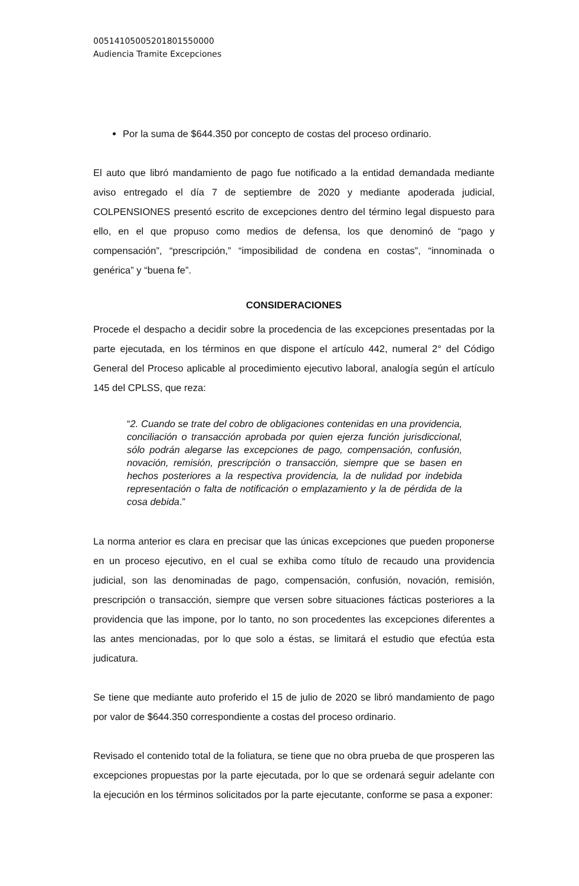00514105005201801550000
Audiencia Tramite Excepciones
Por la suma de $644.350 por concepto de costas del proceso ordinario.
El auto que libró mandamiento de pago fue notificado a la entidad demandada mediante aviso entregado el día 7 de septiembre de 2020 y mediante apoderada judicial, COLPENSIONES presentó escrito de excepciones dentro del término legal dispuesto para ello, en el que propuso como medios de defensa, los que denominó de “pago y compensación”, “prescripción,” “imposibilidad de condena en costas”, “innominada o genérica” y “buena fe”.
CONSIDERACIONES
Procede el despacho a decidir sobre la procedencia de las excepciones presentadas por la parte ejecutada, en los términos en que dispone el artículo 442, numeral 2° del Código General del Proceso aplicable al procedimiento ejecutivo laboral, analogía según el artículo 145 del CPLSS, que reza:
“2. Cuando se trate del cobro de obligaciones contenidas en una providencia, conciliación o transacción aprobada por quien ejerza función jurisdiccional, sólo podrán alegarse las excepciones de pago, compensación, confusión, novación, remisión, prescripción o transacción, siempre que se basen en hechos posteriores a la respectiva providencia, la de nulidad por indebida representación o falta de notificación o emplazamiento y la de pérdida de la cosa debida.”
La norma anterior es clara en precisar que las únicas excepciones que pueden proponerse en un proceso ejecutivo, en el cual se exhiba como título de recaudo una providencia judicial, son las denominadas de pago, compensación, confusión, novación, remisión, prescripción o transacción, siempre que versen sobre situaciones fácticas posteriores a la providencia que las impone, por lo tanto, no son procedentes las excepciones diferentes a las antes mencionadas, por lo que solo a éstas, se limitará el estudio que efectúa esta judicatura.
Se tiene que mediante auto proferido el 15 de julio de 2020 se libró mandamiento de pago por valor de $644.350 correspondiente a costas del proceso ordinario.
Revisado el contenido total de la foliatura, se tiene que no obra prueba de que prosperen las excepciones propuestas por la parte ejecutada, por lo que se ordenará seguir adelante con la ejecución en los términos solicitados por la parte ejecutante, conforme se pasa a exponer: